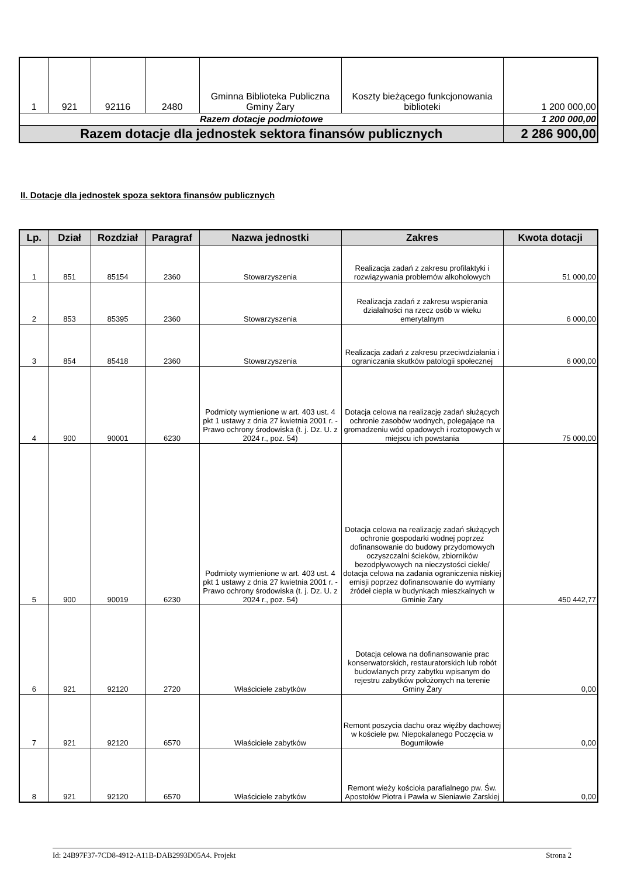| 1 | 921 | 92116 | 2480 | Gminna Biblioteka Publiczna Gminy Żary | Koszty bieżącego funkcjonowania biblioteki | 1 200 000,00 |
| Razem dotacje podmiotowe | | | | | | 1 200 000,00 |
| Razem dotacje dla jednostek sektora finansów publicznych | | | | | | 2 286 900,00 |
II. Dotacje dla jednostek spoza sektora finansów publicznych
| Lp. | Dział | Rozdział | Paragraf | Nazwa jednostki | Zakres | Kwota dotacji |
| --- | --- | --- | --- | --- | --- | --- |
| 1 | 851 | 85154 | 2360 | Stowarzyszenia | Realizacja zadań z zakresu profilaktyki i rozwiązywania problemów alkoholowych | 51 000,00 |
| 2 | 853 | 85395 | 2360 | Stowarzyszenia | Realizacja zadań z zakresu wspierania działalności na rzecz osób w wieku emerytalnym | 6 000,00 |
| 3 | 854 | 85418 | 2360 | Stowarzyszenia | Realizacja zadań z zakresu przeciwdziałania i ograniczania skutków patologii społecznej | 6 000,00 |
| 4 | 900 | 90001 | 6230 | Podmioty wymienione w art. 403 ust. 4 pkt 1 ustawy z dnia 27 kwietnia 2001 r. - Prawo ochrony środowiska (t. j. Dz. U. z 2024 r., poz. 54) | Dotacja celowa na realizację zadań służących ochronie zasobów wodnych, polegające na gromadzeniu wód opadowych i roztopowych w miejscu ich powstania | 75 000,00 |
| 5 | 900 | 90019 | 6230 | Podmioty wymienione w art. 403 ust. 4 pkt 1 ustawy z dnia 27 kwietnia 2001 r. - Prawo ochrony środowiska (t. j. Dz. U. z 2024 r., poz. 54) | Dotacja celowa na realizację zadań służących ochronie gospodarki wodnej poprzez dofinansowanie do budowy przydomowych oczyszczalni ścieków, zbiorników bezodpływowych na nieczystości ciekłe/ dotacja celowa na zadania ograniczenia niskiej emisji poprzez dofinansowanie do wymiany źródeł ciepła w budynkach mieszkalnych w Gminie Żary | 450 442,77 |
| 6 | 921 | 92120 | 2720 | Właściciele zabytków | Dotacja celowa na dofinansowanie prac konserwatorskich, restauratorskich lub robót budowlanych przy zabytku wpisanym do rejestru zabytków położonych na terenie Gminy Żary | 0,00 |
| 7 | 921 | 92120 | 6570 | Właściciele zabytków | Remont poszycia dachu oraz więźby dachowej w kościele pw. Niepokalanego Poczęcia w Bogumiłowie | 0,00 |
| 8 | 921 | 92120 | 6570 | Właściciele zabytków | Remont wieży kościoła parafialnego pw. Św. Apostołów Piotra i Pawła w Sieniawie Żarskiej | 0,00 |
Id: 24B97F37-7CD8-4912-A11B-DAB2993D05A4. Projekt Strona 2